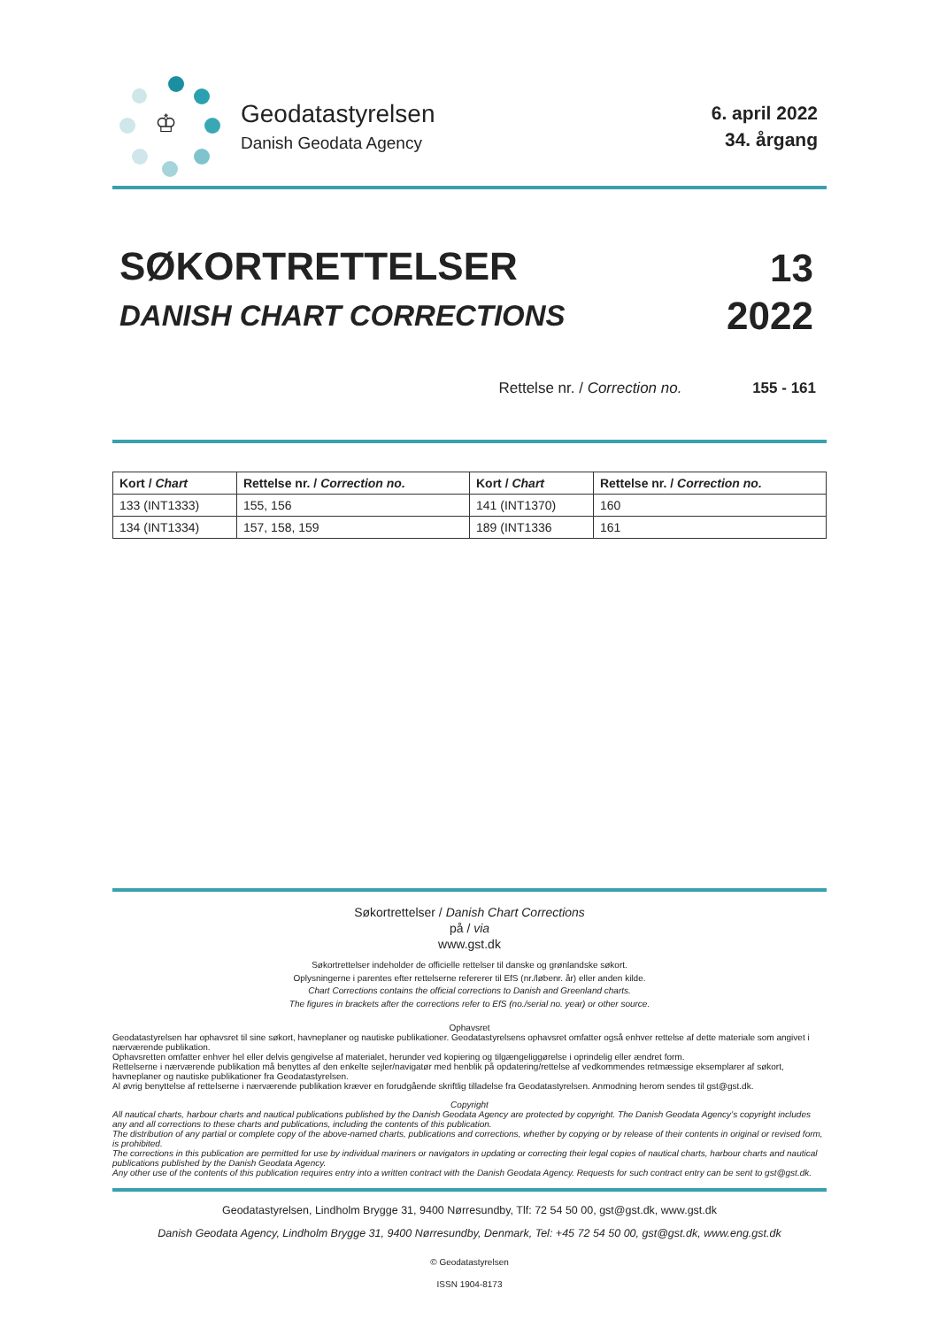♔
Geodatastyrelsen
Danish Geodata Agency
6. april 2022
34. årgang
SØKORTRETTELSER
DANISH CHART CORRECTIONS
13
2022
Rettelse nr. / Correction no. 155 - 161
| Kort / Chart | Rettelse nr. / Correction no. | Kort / Chart | Rettelse nr. / Correction no. |
| --- | --- | --- | --- |
| 133 (INT1333) | 155, 156 | 141 (INT1370) | 160 |
| 134 (INT1334) | 157, 158, 159 | 189 (INT1336 | 161 |
Søkortrettelser / Danish Chart Corrections
på / via
www.gst.dk
Søkortrettelser indeholder de officielle rettelser til danske og grønlandske søkort.
Oplysningerne i parentes efter rettelserne refererer til EfS (nr./løbenr. år) eller anden kilde.
Chart Corrections contains the official corrections to Danish and Greenland charts.
The figures in brackets after the corrections refer to EfS (no./serial no. year) or other source.
Ophavsret
Geodatastyrelsen har ophavsret til sine søkort, havneplaner og nautiske publikationer. Geodatastyrelsens ophavsret omfatter også enhver rettelse af dette materiale som angivet i nærværende publikation.
Ophavsretten omfatter enhver hel eller delvis gengivelse af materialet, herunder ved kopiering og tilgængeliggørelse i oprindelig eller ændret form.
Rettelserne i nærværende publikation må benyttes af den enkelte sejler/navigatør med henblik på opdatering/rettelse af vedkommendes retmæssige eksemplarer af søkort, havneplaner og nautiske publikationer fra Geodatastyrelsen.
Al øvrig benyttelse af rettelserne i nærværende publikation kræver en forudgående skriftlig tilladelse fra Geodatastyrelsen. Anmodning herom sendes til gst@gst.dk.
Copyright
All nautical charts, harbour charts and nautical publications published by the Danish Geodata Agency are protected by copyright. The Danish Geodata Agency’s copyright includes any and all corrections to these charts and publications, including the contents of this publication.
The distribution of any partial or complete copy of the above-named charts, publications and corrections, whether by copying or by release of their contents in original or revised form, is prohibited.
The corrections in this publication are permitted for use by individual mariners or navigators in updating or correcting their legal copies of nautical charts, harbour charts and nautical publications published by the Danish Geodata Agency.
Any other use of the contents of this publication requires entry into a written contract with the Danish Geodata Agency. Requests for such contract entry can be sent to gst@gst.dk.
Geodatastyrelsen, Lindholm Brygge 31, 9400 Nørresundby, Tlf: 72 54 50 00, gst@gst.dk, www.gst.dk
Danish Geodata Agency, Lindholm Brygge 31, 9400 Nørresundby, Denmark, Tel: +45 72 54 50 00, gst@gst.dk, www.eng.gst.dk
© Geodatastyrelsen
ISSN 1904-8173